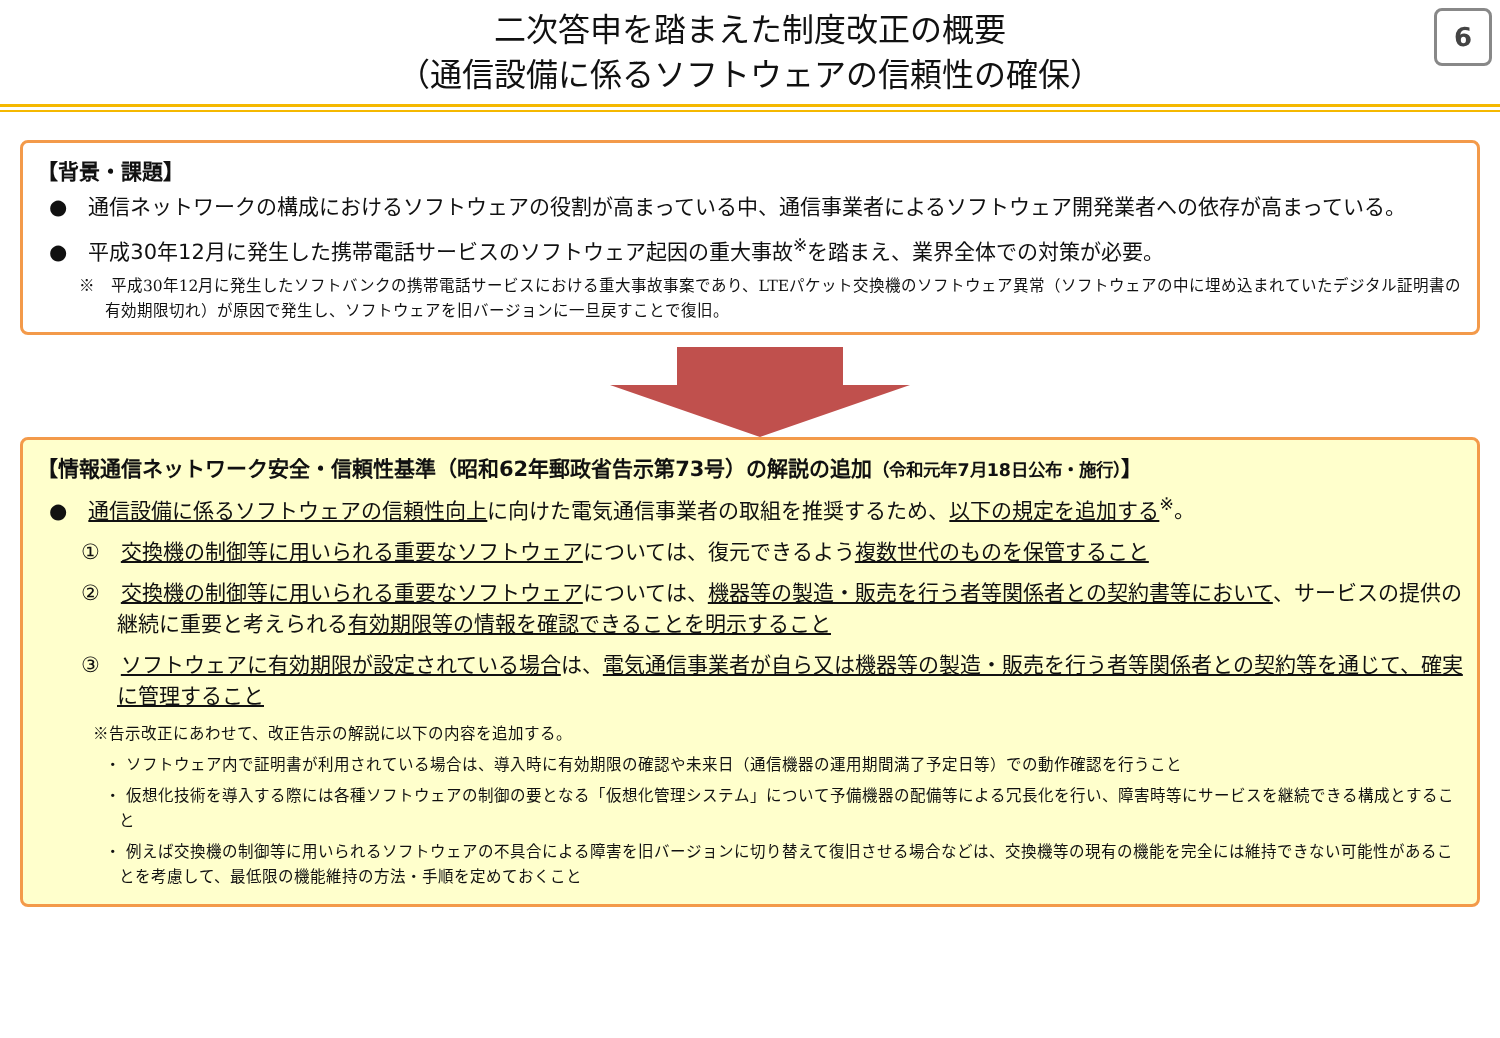6
二次答申を踏まえた制度改正の概要
（通信設備に係るソフトウェアの信頼性の確保）
【背景・課題】
●　通信ネットワークの構成におけるソフトウェアの役割が高まっている中、通信事業者によるソフトウェア開発業者への依存が高まっている。
●　平成30年12月に発生した携帯電話サービスのソフトウェア起因の重大事故<sup>※</sup>を踏まえ、業界全体での対策が必要。
※　平成30年12月に発生したソフトバンクの携帯電話サービスにおける重大事故事案であり、LTEパケット交換機のソフトウェア異常（ソフトウェアの中に埋め込まれていたデジタル証明書の有効期限切れ）が原因で発生し、ソフトウェアを旧バージョンに一旦戻すことで復旧。
【情報通信ネットワーク安全・信頼性基準（昭和62年郵政省告示第73号）の解説の追加（令和元年7月18日公布・施行）】
●　通信設備に係るソフトウェアの信頼性向上に向けた電気通信事業者の取組を推奨するため、以下の規定を追加する<sup>※</sup>。
①　交換機の制御等に用いられる重要なソフトウェアについては、復元できるよう複数世代のものを保管すること
②　交換機の制御等に用いられる重要なソフトウェアについては、機器等の製造・販売を行う者等関係者との契約書等において、サービスの提供の継続に重要と考えられる有効期限等の情報を確認できることを明示すること
③　ソフトウェアに有効期限が設定されている場合は、電気通信事業者が自ら又は機器等の製造・販売を行う者等関係者との契約等を通じて、確実に管理すること
※告示改正にあわせて、改正告示の解説に以下の内容を追加する。
・ ソフトウェア内で証明書が利用されている場合は、導入時に有効期限の確認や未来日（通信機器の運用期間満了予定日等）での動作確認を行うこと
・ 仮想化技術を導入する際には各種ソフトウェアの制御の要となる「仮想化管理システム」について予備機器の配備等による冗長化を行い、障害時等にサービスを継続できる構成とすること
・ 例えば交換機の制御等に用いられるソフトウェアの不具合による障害を旧バージョンに切り替えて復旧させる場合などは、交換機等の現有の機能を完全には維持できない可能性があることを考慮して、最低限の機能維持の方法・手順を定めておくこと